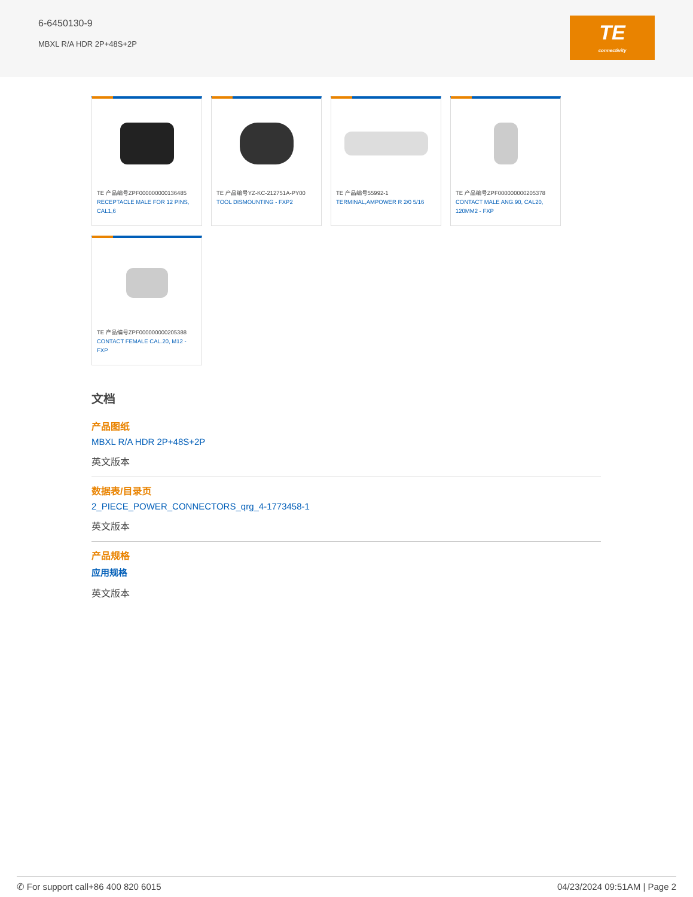6-6450130-9
MBXL R/A HDR 2P+48S+2P
TE
connectivity
TE 产品编号ZPF000000000136485
RECEPTACLE MALE FOR 12 PINS, CAL1,6
TE 产品编号YZ-KC-212751A-PY00
TOOL DISMOUNTING - FXP2
TE 产品编号55992-1
TERMINAL,AMPOWER R 2/0 5/16
TE 产品编号ZPF000000000205378
CONTACT MALE ANG.90, CAL20, 120MM2 - FXP
TE 产品编号ZPF000000000205388
CONTACT FEMALE CAL.20, M12 - FXP
文档
产品图纸
MBXL R/A HDR 2P+48S+2P
英文版本
数据表/目录页
2_PIECE_POWER_CONNECTORS_qrg_4-1773458-1
英文版本
产品规格
应用规格
英文版本
✆ For support call+86 400 820 6015 04/23/2024 09:51AM | Page 2